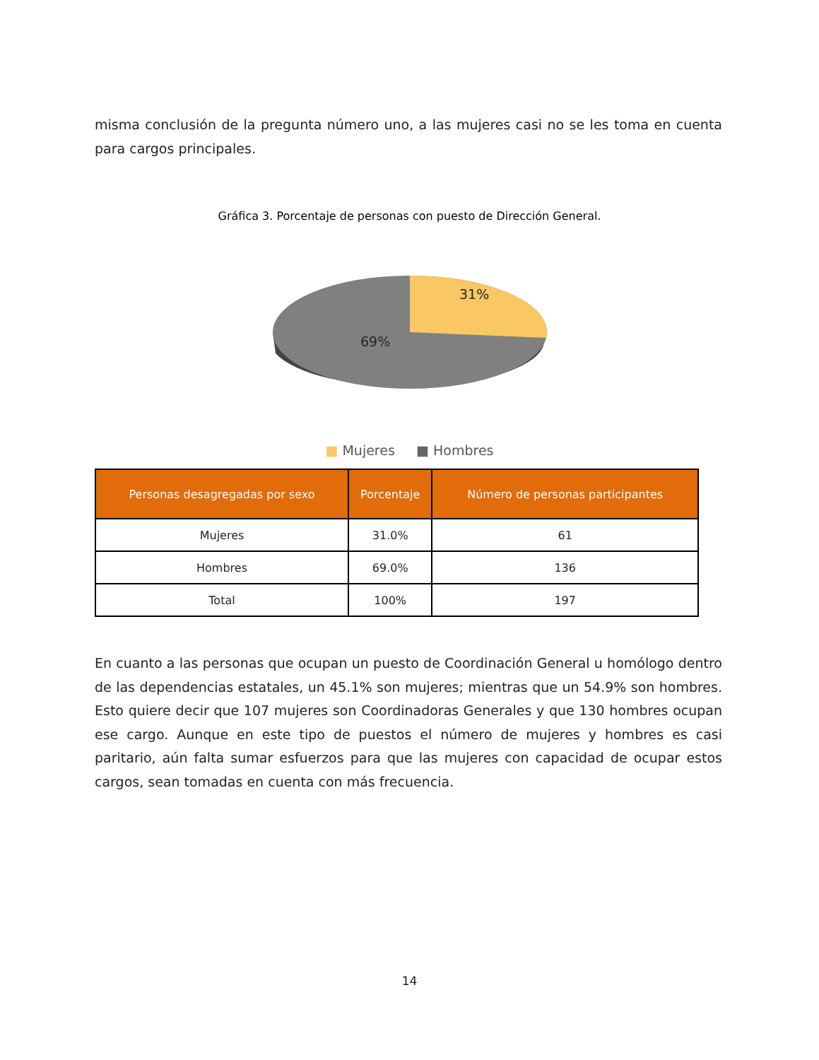misma conclusión de la pregunta número uno, a las mujeres casi no se les toma en cuenta para cargos principales.
Gráfica 3. Porcentaje de personas con puesto de Dirección General.
31%
69%
■ Mujeres ■ Hombres
| Personas desagregadas por sexo | Porcentaje | Número de personas participantes |
| --- | --- | --- |
| Mujeres | 31.0% | 61 |
| Hombres | 69.0% | 136 |
| Total | 100% | 197 |
En cuanto a las personas que ocupan un puesto de Coordinación General u homólogo dentro de las dependencias estatales, un 45.1% son mujeres; mientras que un 54.9% son hombres. Esto quiere decir que 107 mujeres son Coordinadoras Generales y que 130 hombres ocupan ese cargo. Aunque en este tipo de puestos el número de mujeres y hombres es casi paritario, aún falta sumar esfuerzos para que las mujeres con capacidad de ocupar estos cargos, sean tomadas en cuenta con más frecuencia.
14